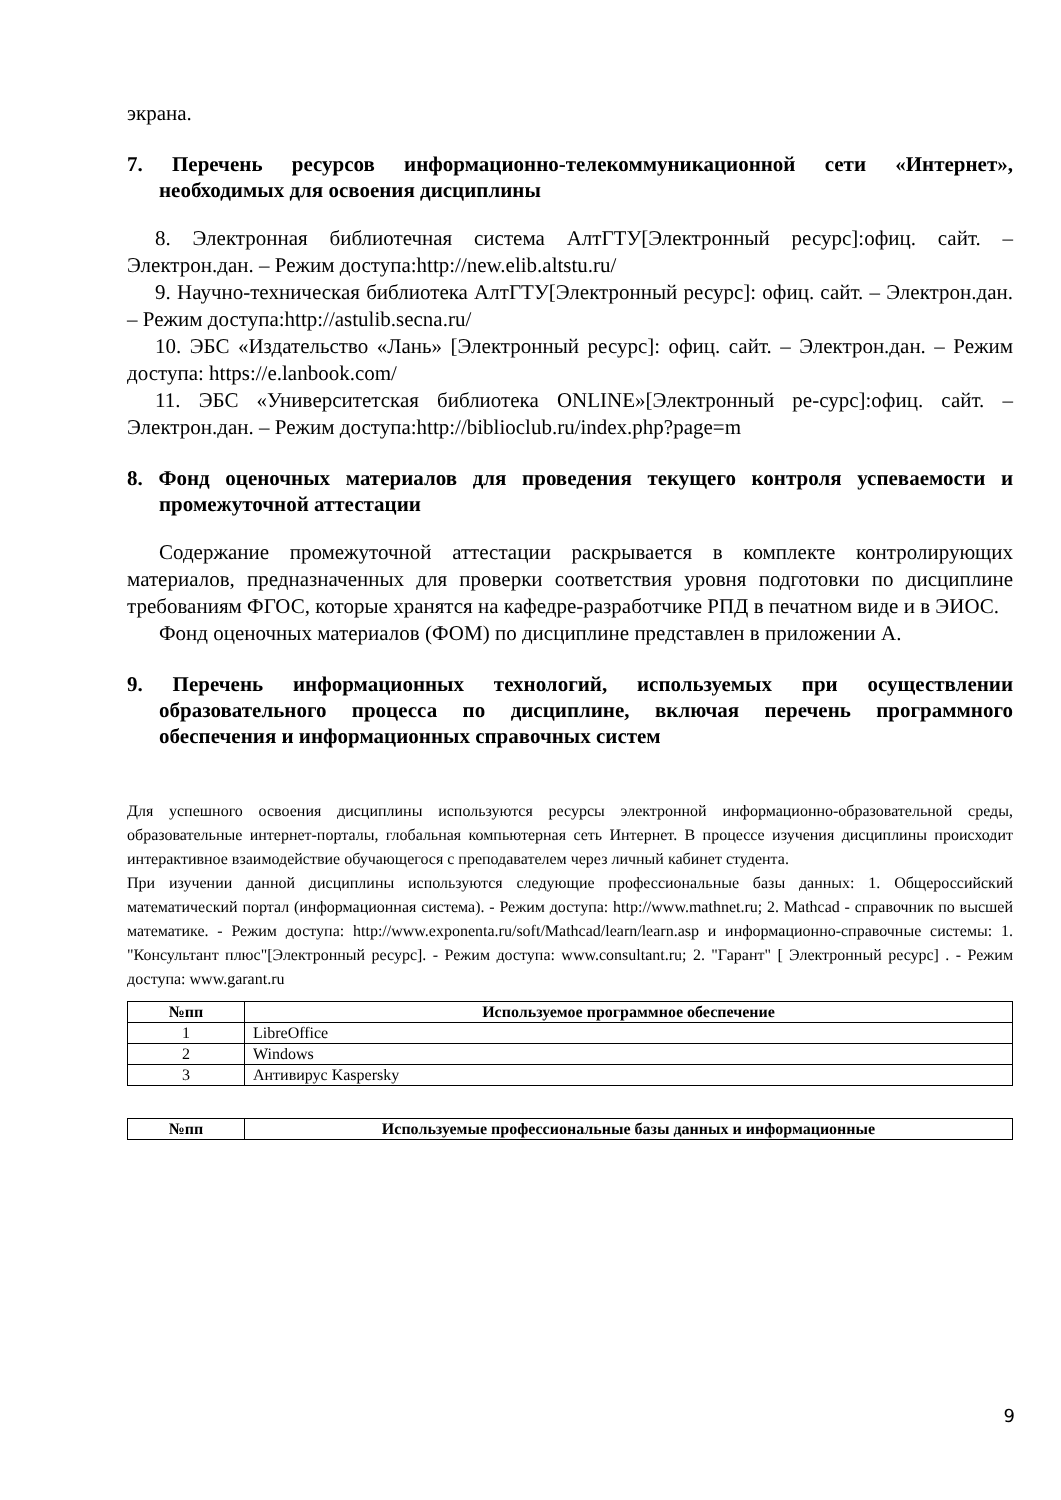экрана.
7. Перечень ресурсов информационно-телекоммуникационной сети «Интернет», необходимых для освоения дисциплины
8. Электронная библиотечная система АлтГТУ[Электронный ресурс]:офиц. сайт. – Электрон.дан. – Режим доступа:http://new.elib.altstu.ru/
9. Научно-техническая библиотека АлтГТУ[Электронный ресурс]: офиц. сайт. – Электрон.дан. – Режим доступа:http://astulib.secna.ru/
10. ЭБС «Издательство «Лань» [Электронный ресурс]: офиц. сайт. – Электрон.дан. – Режим доступа: https://e.lanbook.com/
11. ЭБС «Университетская библиотека ONLINE»[Электронный ре-сурс]:офиц. сайт. – Электрон.дан. – Режим доступа:http://biblioclub.ru/index.php?page=m
8. Фонд оценочных материалов для проведения текущего контроля успеваемости и промежуточной аттестации
Содержание промежуточной аттестации раскрывается в комплекте контролирующих материалов, предназначенных для проверки соответствия уровня подготовки по дисциплине требованиям ФГОС, которые хранятся на кафедре-разработчике РПД в печатном виде и в ЭИОС.
Фонд оценочных материалов (ФОМ) по дисциплине представлен в приложении А.
9. Перечень информационных технологий, используемых при осуществлении образовательного процесса по дисциплине, включая перечень программного обеспечения и информационных справочных систем
Для успешного освоения дисциплины используются ресурсы электронной информационно-образовательной среды, образовательные интернет-порталы, глобальная компьютерная сеть Интернет. В процессе изучения дисциплины происходит интерактивное взаимодействие обучающегося с преподавателем через личный кабинет студента.
При изучении данной дисциплины используются следующие профессиональные базы данных: 1. Общероссийский математический портал (информационная система). - Режим доступа: http://www.mathnet.ru; 2. Mathcad - справочник по высшей математике. - Режим доступа: http://www.exponenta.ru/soft/Mathcad/learn/learn.asp и информационно-справочные системы: 1. "Консультант плюс"[Электронный ресурс]. - Режим доступа: www.consultant.ru; 2. "Гарант" [ Электронный ресурс] . - Режим доступа: www.garant.ru
| №пп | Используемое программное обеспечение |
| --- | --- |
| 1 | LibreOffice |
| 2 | Windows |
| 3 | Антивирус Kaspersky |
| №пп | Используемые профессиональные базы данных и информационные |
| --- | --- |
9